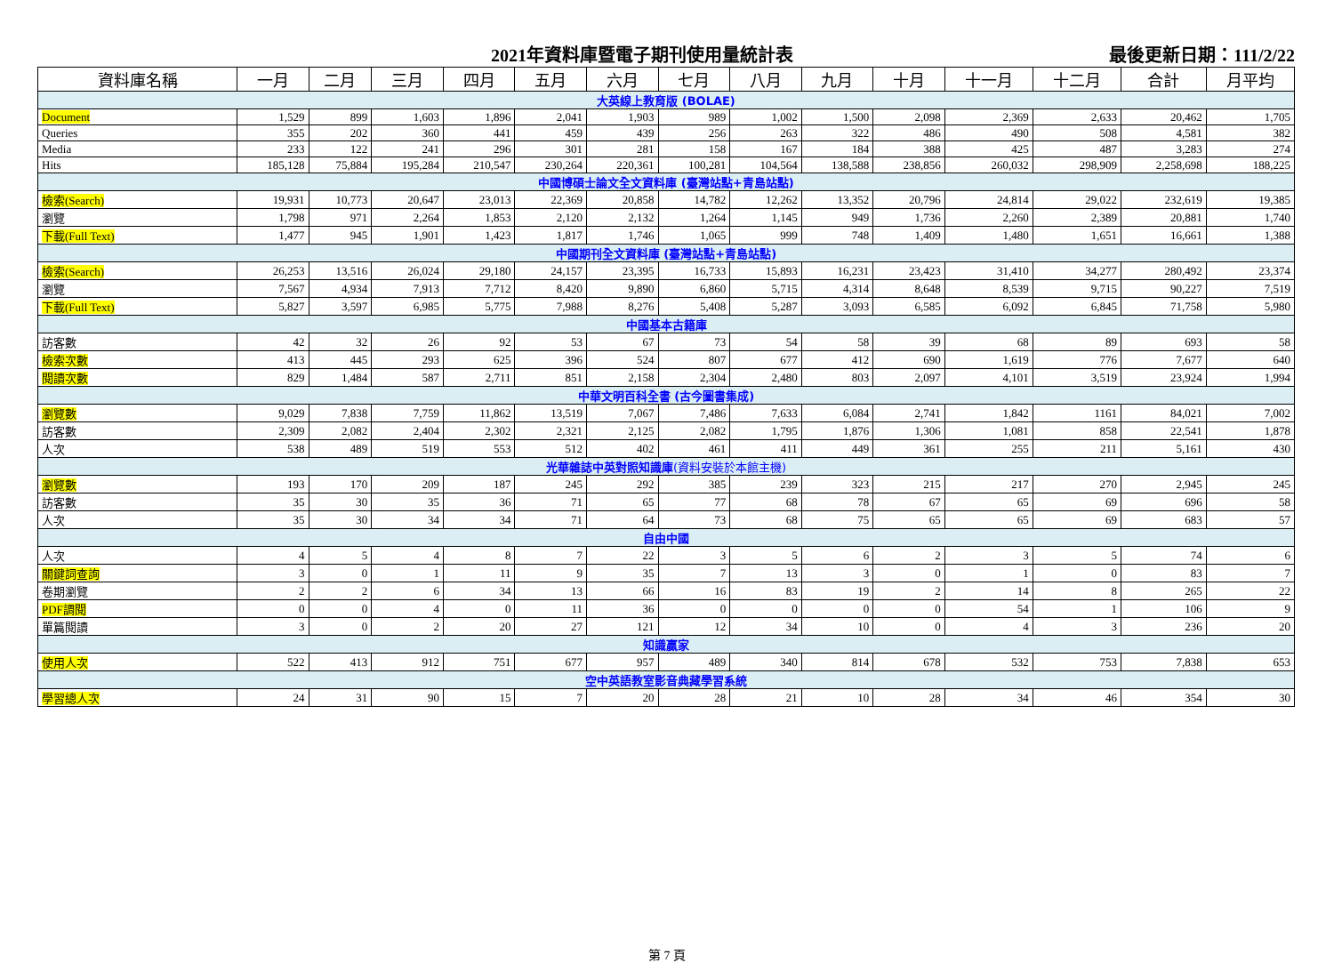2021年資料庫暨電子期刊使用量統計表 最後更新日期：111/2/22
| 資料庫名稱 | 一月 | 二月 | 三月 | 四月 | 五月 | 六月 | 七月 | 八月 | 九月 | 十月 | 十一月 | 十二月 | 合計 | 月平均 |
| --- | --- | --- | --- | --- | --- | --- | --- | --- | --- | --- | --- | --- | --- | --- |
| 大英線上教育版 (BOLAE) | | | | | | | | | | | | | | |
| Document | 1,529 | 899 | 1,603 | 1,896 | 2,041 | 1,903 | 989 | 1,002 | 1,500 | 2,098 | 2,369 | 2,633 | 20,462 | 1,705 |
| Queries | 355 | 202 | 360 | 441 | 459 | 439 | 256 | 263 | 322 | 486 | 490 | 508 | 4,581 | 382 |
| Media | 233 | 122 | 241 | 296 | 301 | 281 | 158 | 167 | 184 | 388 | 425 | 487 | 3,283 | 274 |
| Hits | 185,128 | 75,884 | 195,284 | 210,547 | 230,264 | 220,361 | 100,281 | 104,564 | 138,588 | 238,856 | 260,032 | 298,909 | 2,258,698 | 188,225 |
| 中國博碩士論文全文資料庫 (臺灣站點+青島站點) | | | | | | | | | | | | | | |
| 檢索(Search) | 19,931 | 10,773 | 20,647 | 23,013 | 22,369 | 20,858 | 14,782 | 12,262 | 13,352 | 20,796 | 24,814 | 29,022 | 232,619 | 19,385 |
| 瀏覽 | 1,798 | 971 | 2,264 | 1,853 | 2,120 | 2,132 | 1,264 | 1,145 | 949 | 1,736 | 2,260 | 2,389 | 20,881 | 1,740 |
| 下載(Full Text) | 1,477 | 945 | 1,901 | 1,423 | 1,817 | 1,746 | 1,065 | 999 | 748 | 1,409 | 1,480 | 1,651 | 16,661 | 1,388 |
| 中國期刊全文資料庫 (臺灣站點+青島站點) | | | | | | | | | | | | | | |
| 檢索(Search) | 26,253 | 13,516 | 26,024 | 29,180 | 24,157 | 23,395 | 16,733 | 15,893 | 16,231 | 23,423 | 31,410 | 34,277 | 280,492 | 23,374 |
| 瀏覽 | 7,567 | 4,934 | 7,913 | 7,712 | 8,420 | 9,890 | 6,860 | 5,715 | 4,314 | 8,648 | 8,539 | 9,715 | 90,227 | 7,519 |
| 下載(Full Text) | 5,827 | 3,597 | 6,985 | 5,775 | 7,988 | 8,276 | 5,408 | 5,287 | 3,093 | 6,585 | 6,092 | 6,845 | 71,758 | 5,980 |
| 中國基本古籍庫 | | | | | | | | | | | | | | |
| 訪客數 | 42 | 32 | 26 | 92 | 53 | 67 | 73 | 54 | 58 | 39 | 68 | 89 | 693 | 58 |
| 檢索次數 | 413 | 445 | 293 | 625 | 396 | 524 | 807 | 677 | 412 | 690 | 1,619 | 776 | 7,677 | 640 |
| 閱讀次數 | 829 | 1,484 | 587 | 2,711 | 851 | 2,158 | 2,304 | 2,480 | 803 | 2,097 | 4,101 | 3,519 | 23,924 | 1,994 |
| 中華文明百科全書 (古今圖書集成) | | | | | | | | | | | | | | |
| 瀏覽數 | 9,029 | 7,838 | 7,759 | 11,862 | 13,519 | 7,067 | 7,486 | 7,633 | 6,084 | 2,741 | 1,842 | 1161 | 84,021 | 7,002 |
| 訪客數 | 2,309 | 2,082 | 2,404 | 2,302 | 2,321 | 2,125 | 2,082 | 1,795 | 1,876 | 1,306 | 1,081 | 858 | 22,541 | 1,878 |
| 人次 | 538 | 489 | 519 | 553 | 512 | 402 | 461 | 411 | 449 | 361 | 255 | 211 | 5,161 | 430 |
| 光華雜誌中英對照知識庫 (資料安裝於本館主機) | | | | | | | | | | | | | | |
| 瀏覽數 | 193 | 170 | 209 | 187 | 245 | 292 | 385 | 239 | 323 | 215 | 217 | 270 | 2,945 | 245 |
| 訪客數 | 35 | 30 | 35 | 36 | 71 | 65 | 77 | 68 | 78 | 67 | 65 | 69 | 696 | 58 |
| 人次 | 35 | 30 | 34 | 34 | 71 | 64 | 73 | 68 | 75 | 65 | 65 | 69 | 683 | 57 |
| 自由中國 | | | | | | | | | | | | | | |
| 人次 | 4 | 5 | 4 | 8 | 7 | 22 | 3 | 5 | 6 | 2 | 3 | 5 | 74 | 6 |
| 關鍵詞查詢 | 3 | 0 | 1 | 11 | 9 | 35 | 7 | 13 | 3 | 0 | 1 | 0 | 83 | 7 |
| 卷期瀏覽 | 2 | 2 | 6 | 34 | 13 | 66 | 16 | 83 | 19 | 2 | 14 | 8 | 265 | 22 |
| PDF調閱 | 0 | 0 | 4 | 0 | 11 | 36 | 0 | 0 | 0 | 0 | 54 | 1 | 106 | 9 |
| 單篇閱讀 | 3 | 0 | 2 | 20 | 27 | 121 | 12 | 34 | 10 | 0 | 4 | 3 | 236 | 20 |
| 知識贏家 | | | | | | | | | | | | | | |
| 使用人次 | 522 | 413 | 912 | 751 | 677 | 957 | 489 | 340 | 814 | 678 | 532 | 753 | 7,838 | 653 |
| 空中英語教室影音典藏學習系統 | | | | | | | | | | | | | | |
| 學習總人次 | 24 | 31 | 90 | 15 | 7 | 20 | 28 | 21 | 10 | 28 | 34 | 46 | 354 | 30 |
第 7 頁